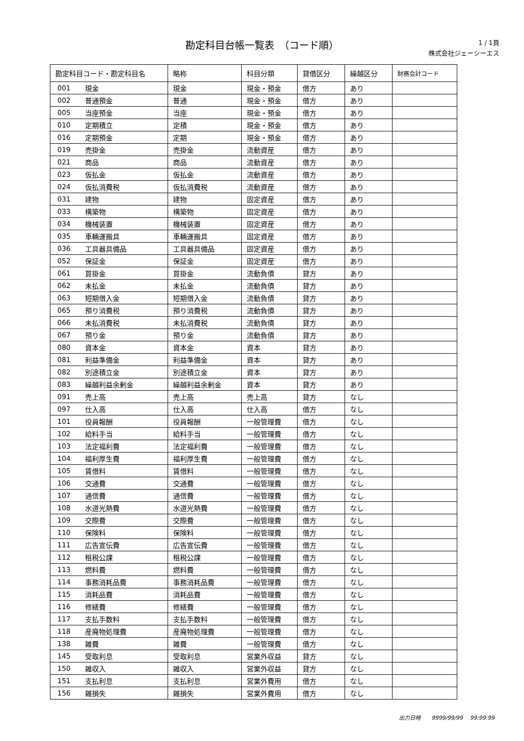勘定科目台帳一覧表　（コード順）
1 / 1頁
株式会社ジェーシーエス
| 勘定科目コード・勘定科目名 | | 略称 | 科目分類 | 貸借区分 | 繰越区分 | 財務会計コード |
| --- | --- | --- | --- | --- | --- | --- |
| 001 | 現金 | 現金 | 現金・預金 | 借方 | あり | |
| 002 | 普通預金 | 普通 | 現金・預金 | 借方 | あり | |
| 005 | 当座預金 | 当座 | 現金・預金 | 借方 | あり | |
| 010 | 定期積立 | 定積 | 現金・預金 | 借方 | あり | |
| 016 | 定期預金 | 定期 | 現金・預金 | 借方 | あり | |
| 019 | 売掛金 | 売掛金 | 流動資産 | 借方 | あり | |
| 021 | 商品 | 商品 | 流動資産 | 借方 | あり | |
| 023 | 仮払金 | 仮払金 | 流動資産 | 借方 | あり | |
| 024 | 仮払消費税 | 仮払消費税 | 流動資産 | 借方 | あり | |
| 031 | 建物 | 建物 | 固定資産 | 借方 | あり | |
| 033 | 構築物 | 構築物 | 固定資産 | 借方 | あり | |
| 034 | 機械装置 | 機械装置 | 固定資産 | 借方 | あり | |
| 035 | 車輛運搬具 | 車輛運搬具 | 固定資産 | 借方 | あり | |
| 036 | 工具器具備品 | 工具器具備品 | 固定資産 | 借方 | あり | |
| 052 | 保証金 | 保証金 | 固定資産 | 借方 | あり | |
| 061 | 買掛金 | 買掛金 | 流動負債 | 貸方 | あり | |
| 062 | 未払金 | 未払金 | 流動負債 | 貸方 | あり | |
| 063 | 短期借入金 | 短期借入金 | 流動負債 | 貸方 | あり | |
| 065 | 預り消費税 | 預り消費税 | 流動負債 | 貸方 | あり | |
| 066 | 未払消費税 | 未払消費税 | 流動負債 | 貸方 | あり | |
| 067 | 預り金 | 預り金 | 流動負債 | 貸方 | あり | |
| 080 | 資本金 | 資本金 | 資本 | 貸方 | あり | |
| 081 | 利益準備金 | 利益準備金 | 資本 | 貸方 | あり | |
| 082 | 別途積立金 | 別途積立金 | 資本 | 貸方 | あり | |
| 083 | 繰越利益余剰金 | 繰越利益余剰金 | 資本 | 貸方 | あり | |
| 091 | 売上高 | 売上高 | 売上高 | 貸方 | なし | |
| 097 | 仕入高 | 仕入高 | 仕入高 | 借方 | なし | |
| 101 | 役員報酬 | 役員報酬 | 一般管理費 | 借方 | なし | |
| 102 | 給料手当 | 給料手当 | 一般管理費 | 借方 | なし | |
| 103 | 法定福利費 | 法定福利費 | 一般管理費 | 借方 | なし | |
| 104 | 福利厚生費 | 福利厚生費 | 一般管理費 | 借方 | なし | |
| 105 | 賃借料 | 賃借料 | 一般管理費 | 借方 | なし | |
| 106 | 交通費 | 交通費 | 一般管理費 | 借方 | なし | |
| 107 | 通信費 | 通信費 | 一般管理費 | 借方 | なし | |
| 108 | 水道光熱費 | 水道光熱費 | 一般管理費 | 借方 | なし | |
| 109 | 交際費 | 交際費 | 一般管理費 | 借方 | なし | |
| 110 | 保険料 | 保険料 | 一般管理費 | 借方 | なし | |
| 111 | 広告宣伝費 | 広告宣伝費 | 一般管理費 | 借方 | なし | |
| 112 | 租税公課 | 租税公課 | 一般管理費 | 借方 | なし | |
| 113 | 燃料費 | 燃料費 | 一般管理費 | 借方 | なし | |
| 114 | 事務消耗品費 | 事務消耗品費 | 一般管理費 | 借方 | なし | |
| 115 | 消耗品費 | 消耗品費 | 一般管理費 | 借方 | なし | |
| 116 | 修繕費 | 修繕費 | 一般管理費 | 借方 | なし | |
| 117 | 支払手数料 | 支払手数料 | 一般管理費 | 借方 | なし | |
| 118 | 産廃物処理費 | 産廃物処理費 | 一般管理費 | 借方 | なし | |
| 138 | 雑費 | 雑費 | 一般管理費 | 借方 | なし | |
| 145 | 受取利息 | 受取利息 | 営業外収益 | 貸方 | なし | |
| 150 | 雑収入 | 雑収入 | 営業外収益 | 貸方 | なし | |
| 151 | 支払利息 | 支払利息 | 営業外費用 | 借方 | なし | |
| 156 | 雑損失 | 雑損失 | 営業外費用 | 借方 | なし | |
出力日時　　9999/99/99　 99:99:99